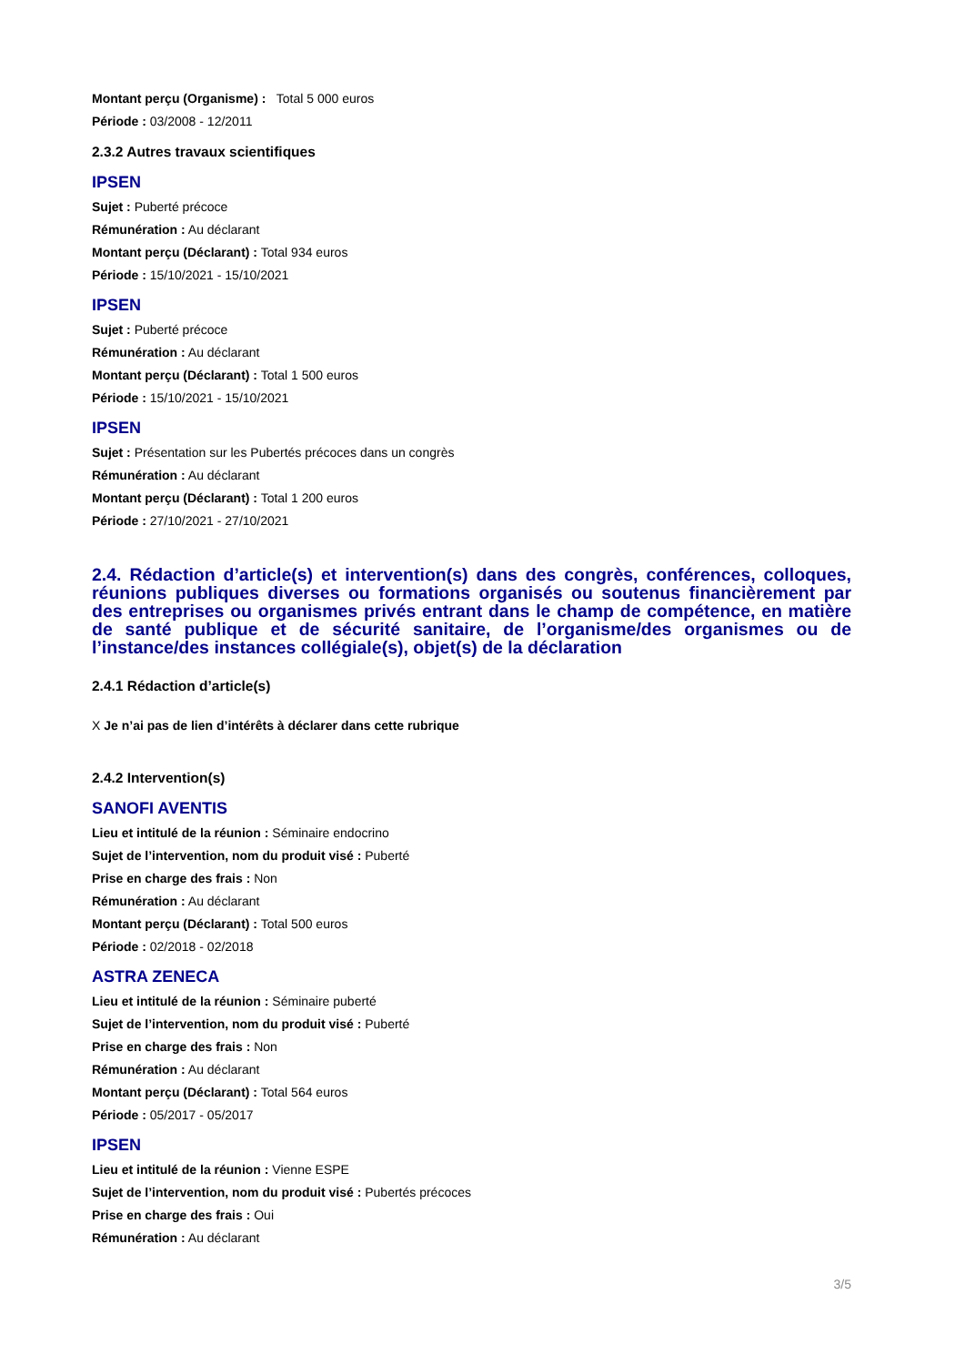Montant perçu (Organisme) : Total 5 000 euros
Période : 03/2008 - 12/2011
2.3.2 Autres travaux scientifiques
IPSEN
Sujet : Puberté précoce
Rémunération : Au déclarant
Montant perçu (Déclarant) : Total 934 euros
Période : 15/10/2021 - 15/10/2021
IPSEN
Sujet : Puberté précoce
Rémunération : Au déclarant
Montant perçu (Déclarant) : Total 1 500 euros
Période : 15/10/2021 - 15/10/2021
IPSEN
Sujet : Présentation sur les Pubertés précoces dans un congrès
Rémunération : Au déclarant
Montant perçu (Déclarant) : Total 1 200 euros
Période : 27/10/2021 - 27/10/2021
2.4. Rédaction d’article(s) et intervention(s) dans des congrès, conférences, colloques, réunions publiques diverses ou formations organisés ou soutenus financièrement par des entreprises ou organismes privés entrant dans le champ de compétence, en matière de santé publique et de sécurité sanitaire, de l’organisme/des organismes ou de l’instance/des instances collégiale(s), objet(s) de la déclaration
2.4.1 Rédaction d’article(s)
X Je n’ai pas de lien d’intérêts à déclarer dans cette rubrique
2.4.2 Intervention(s)
SANOFI AVENTIS
Lieu et intitulé de la réunion : Séminaire endocrino
Sujet de l’intervention, nom du produit visé : Puberté
Prise en charge des frais : Non
Rémunération : Au déclarant
Montant perçu (Déclarant) : Total 500 euros
Période : 02/2018 - 02/2018
ASTRA ZENECA
Lieu et intitulé de la réunion : Séminaire puberté
Sujet de l’intervention, nom du produit visé : Puberté
Prise en charge des frais : Non
Rémunération : Au déclarant
Montant perçu (Déclarant) : Total 564 euros
Période : 05/2017 - 05/2017
IPSEN
Lieu et intitulé de la réunion : Vienne ESPE
Sujet de l’intervention, nom du produit visé : Pubertés précoces
Prise en charge des frais : Oui
Rémunération : Au déclarant
3/5